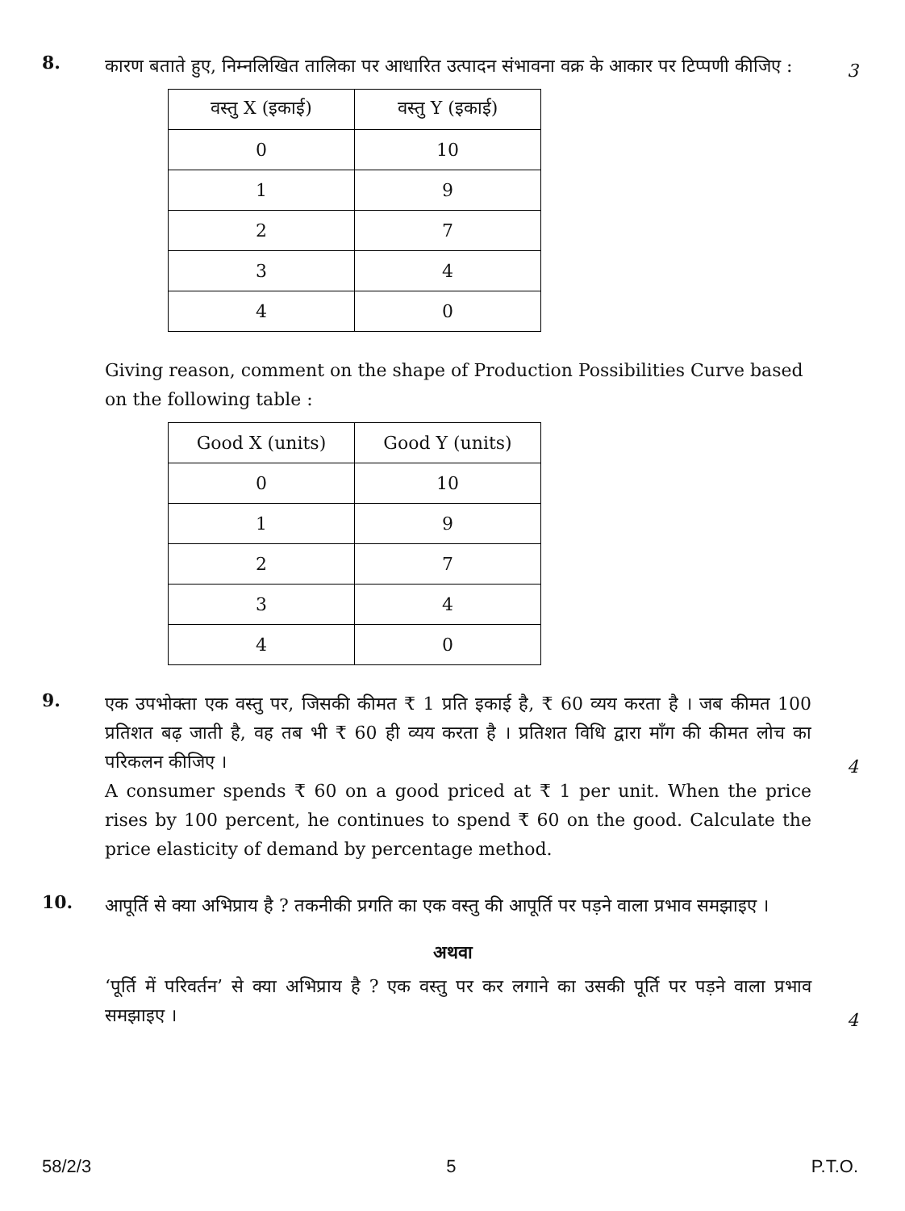8.
कारण बताते हुए, निम्नलिखित तालिका पर आधारित उत्पादन संभावना वक्र के आकार पर टिप्पणी कीजिए :
3
| वस्तु X (इकाई) | वस्तु Y (इकाई) |
| --- | --- |
| 0 | 10 |
| 1 | 9 |
| 2 | 7 |
| 3 | 4 |
| 4 | 0 |
Giving reason, comment on the shape of Production Possibilities Curve based on the following table :
| Good X (units) | Good Y (units) |
| --- | --- |
| 0 | 10 |
| 1 | 9 |
| 2 | 7 |
| 3 | 4 |
| 4 | 0 |
9.
एक उपभोक्ता एक वस्तु पर, जिसकी कीमत ₹ 1 प्रति इकाई है, ₹ 60 व्यय करता है । जब कीमत 100 प्रतिशत बढ़ जाती है, वह तब भी ₹ 60 ही व्यय करता है । प्रतिशत विधि द्वारा माँग की कीमत लोच का परिकलन कीजिए ।
4
A consumer spends ₹ 60 on a good priced at ₹ 1 per unit. When the price rises by 100 percent, he continues to spend ₹ 60 on the good. Calculate the price elasticity of demand by percentage method.
10.
आपूर्ति से क्या अभिप्राय है ? तकनीकी प्रगति का एक वस्तु की आपूर्ति पर पड़ने वाला प्रभाव समझाइए ।
अथवा
‘पूर्ति में परिवर्तन’ से क्या अभिप्राय है ? एक वस्तु पर कर लगाने का उसकी पूर्ति पर पड़ने वाला प्रभाव समझाइए ।
4
58/2/3 5 P.T.O.